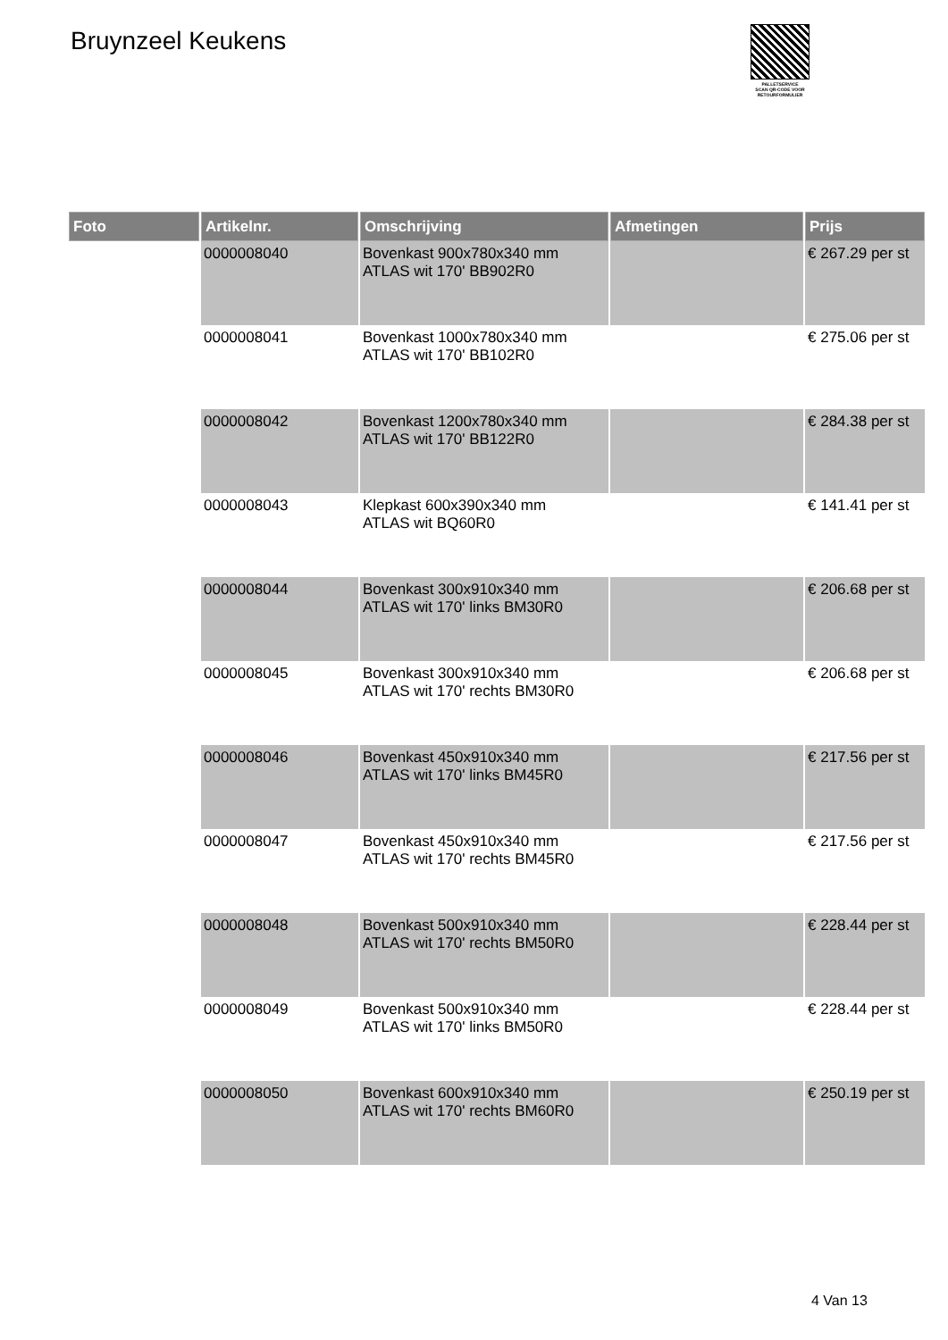Bruynzeel Keukens
PALLETSERVICE
SCAN QR-CODE VOOR RETOURFORMULIER
| Foto | Artikelnr. | Omschrijving | Afmetingen | Prijs |
| --- | --- | --- | --- | --- |
| | 0000008040 | Bovenkast 900x780x340 mm ATLAS wit 170' BB902R0 | | € 267.29 per st |
| | 0000008041 | Bovenkast 1000x780x340 mm ATLAS wit 170' BB102R0 | | € 275.06 per st |
| | 0000008042 | Bovenkast 1200x780x340 mm ATLAS wit 170' BB122R0 | | € 284.38 per st |
| | 0000008043 | Klepkast 600x390x340 mm ATLAS wit BQ60R0 | | € 141.41 per st |
| | 0000008044 | Bovenkast 300x910x340 mm ATLAS wit 170' links BM30R0 | | € 206.68 per st |
| | 0000008045 | Bovenkast 300x910x340 mm ATLAS wit 170' rechts BM30R0 | | € 206.68 per st |
| | 0000008046 | Bovenkast 450x910x340 mm ATLAS wit 170' links BM45R0 | | € 217.56 per st |
| | 0000008047 | Bovenkast 450x910x340 mm ATLAS wit 170' rechts BM45R0 | | € 217.56 per st |
| | 0000008048 | Bovenkast 500x910x340 mm ATLAS wit 170' rechts BM50R0 | | € 228.44 per st |
| | 0000008049 | Bovenkast 500x910x340 mm ATLAS wit 170' links BM50R0 | | € 228.44 per st |
| | 0000008050 | Bovenkast 600x910x340 mm ATLAS wit 170' rechts BM60R0 | | € 250.19 per st |
4 Van 13